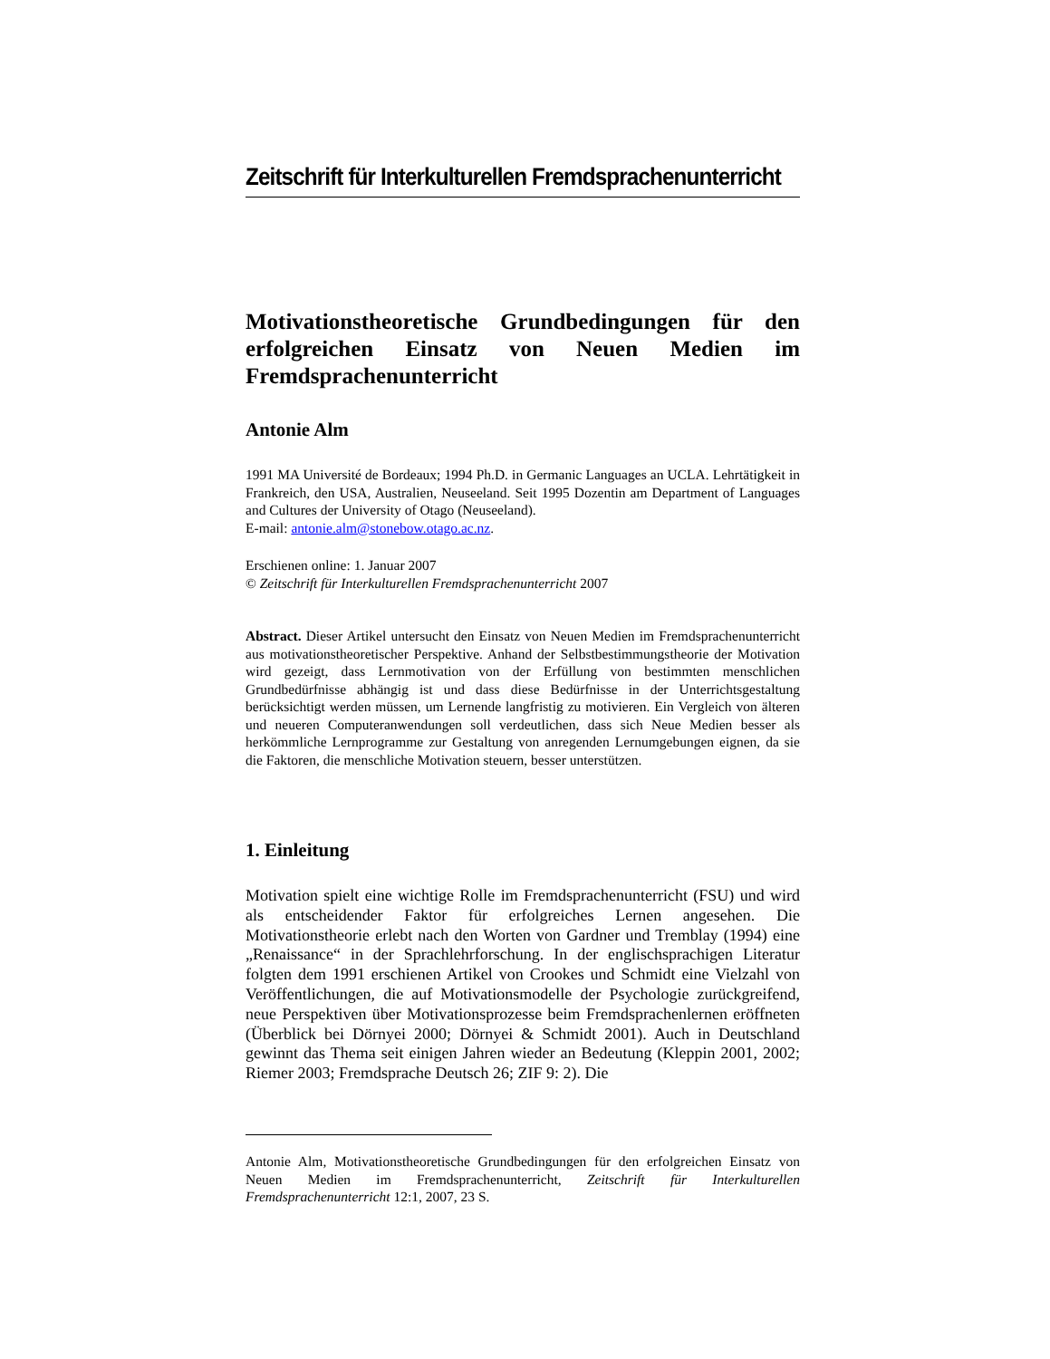Zeitschrift für Interkulturellen Fremdsprachenunterricht
Motivationstheoretische Grundbedingungen für den erfolgreichen Einsatz von Neuen Medien im Fremdsprachenunterricht
Antonie Alm
1991 MA Université de Bordeaux; 1994 Ph.D. in Germanic Languages an UCLA. Lehrtätigkeit in Frankreich, den USA, Australien, Neuseeland. Seit 1995 Dozentin am Department of Languages and Cultures der University of Otago (Neuseeland).
E-mail: antonie.alm@stonebow.otago.ac.nz.
Erschienen online: 1. Januar 2007
© Zeitschrift für Interkulturellen Fremdsprachenunterricht 2007
Abstract. Dieser Artikel untersucht den Einsatz von Neuen Medien im Fremdsprachenunterricht aus motivationstheoretischer Perspektive. Anhand der Selbstbestimmungstheorie der Motivation wird gezeigt, dass Lernmotivation von der Erfüllung von bestimmten menschlichen Grundbedürfnisse abhängig ist und dass diese Bedürfnisse in der Unterrichtsgestaltung berücksichtigt werden müssen, um Lernende langfristig zu motivieren. Ein Vergleich von älteren und neueren Computeranwendungen soll verdeutlichen, dass sich Neue Medien besser als herkömmliche Lernprogramme zur Gestaltung von anregenden Lernumgebungen eignen, da sie die Faktoren, die menschliche Motivation steuern, besser unterstützen.
1. Einleitung
Motivation spielt eine wichtige Rolle im Fremdsprachenunterricht (FSU) und wird als entscheidender Faktor für erfolgreiches Lernen angesehen. Die Motivationstheorie erlebt nach den Worten von Gardner und Tremblay (1994) eine „Renaissance“ in der Sprachlehrforschung. In der englischsprachigen Literatur folgten dem 1991 erschienen Artikel von Crookes und Schmidt eine Vielzahl von Veröffentlichungen, die auf Motivationsmodelle der Psychologie zurückgreifend, neue Perspektiven über Motivationsprozesse beim Fremdsprachenlernen eröffneten (Überblick bei Dörnyei 2000; Dörnyei & Schmidt 2001). Auch in Deutschland gewinnt das Thema seit einigen Jahren wieder an Bedeutung (Kleppin 2001, 2002; Riemer 2003; Fremdsprache Deutsch 26; ZIF 9: 2). Die
Antonie Alm, Motivationstheoretische Grundbedingungen für den erfolgreichen Einsatz von Neuen Medien im Fremdsprachenunterricht, Zeitschrift für Interkulturellen Fremdsprachenunterricht 12:1, 2007, 23 S.